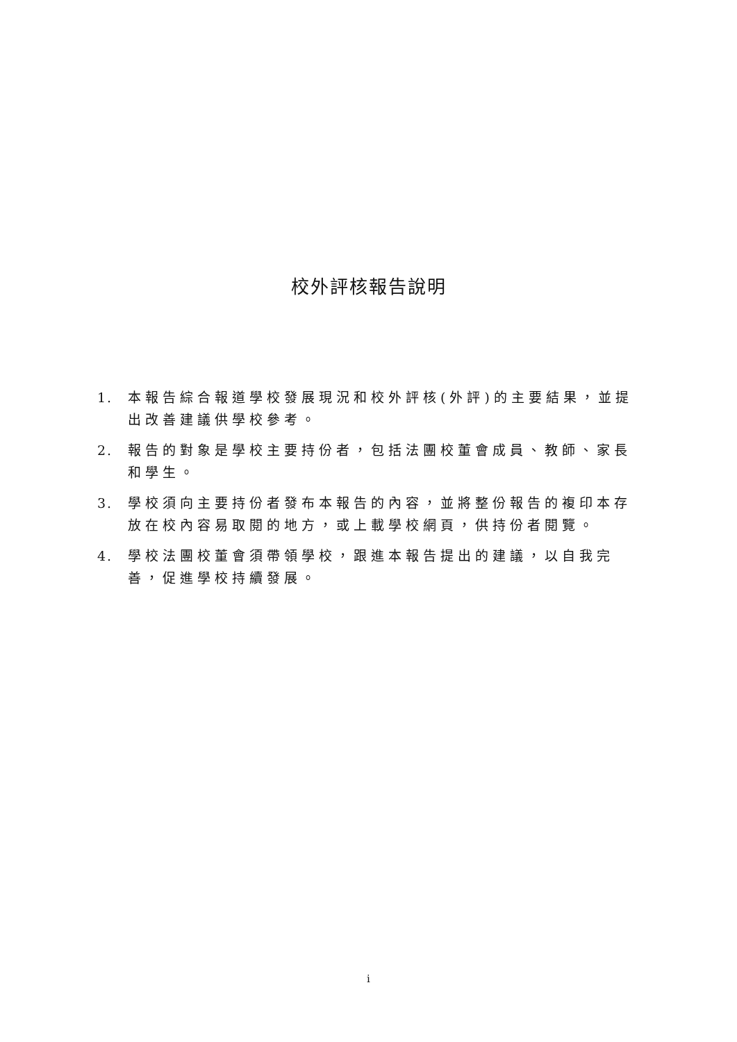校外評核報告說明
1. 本報告綜合報道學校發展現況和校外評核(外評)的主要結果，並提出改善建議供學校參考。
2. 報告的對象是學校主要持份者，包括法團校董會成員、教師、家長和學生。
3. 學校須向主要持份者發布本報告的內容，並將整份報告的複印本存放在校內容易取閱的地方，或上載學校網頁，供持份者閱覽。
4. 學校法團校董會須帶領學校，跟進本報告提出的建議，以自我完善，促進學校持續發展。
i